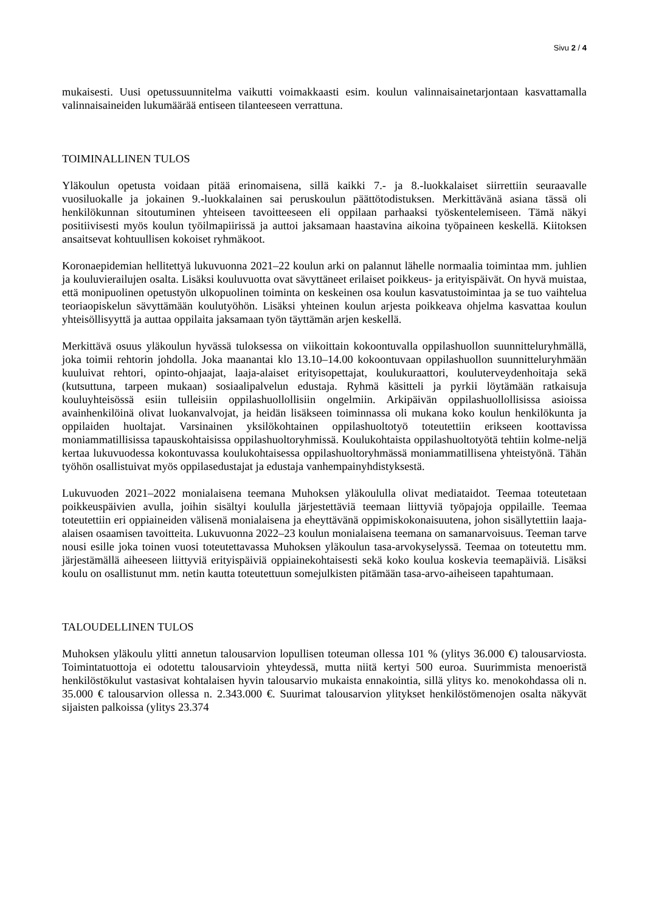Sivu 2 / 4
mukaisesti. Uusi opetussuunnitelma vaikutti voimakkaasti esim. koulun valinnaisainetarjontaan kasvattamalla valinnaisaineiden lukumäärää entiseen tilanteeseen verrattuna.
TOIMINALLINEN TULOS
Yläkoulun opetusta voidaan pitää erinomaisena, sillä kaikki 7.- ja 8.-luokkalaiset siirrettiin seuraavalle vuosiluokalle ja jokainen 9.-luokkalainen sai peruskoulun päättötodistuksen. Merkittävänä asiana tässä oli henkilökunnan sitoutuminen yhteiseen tavoitteeseen eli oppilaan parhaaksi työskentelemiseen. Tämä näkyi positiivisesti myös koulun työilmapiirissä ja auttoi jaksamaan haastavina aikoina työpaineen keskellä. Kiitoksen ansaitsevat kohtuullisen kokoiset ryhmäkoot.
Koronaepidemian hellitettyä lukuvuonna 2021–22 koulun arki on palannut lähelle normaalia toimintaa mm. juhlien ja kouluvierailujen osalta. Lisäksi kouluvuotta ovat sävyttäneet erilaiset poikkeus- ja erityispäivät. On hyvä muistaa, että monipuolinen opetustyön ulkopuolinen toiminta on keskeinen osa koulun kasvatustoimintaa ja se tuo vaihtelua teoriaopiskelun sävyttämään koulutyöhön. Lisäksi yhteinen koulun arjesta poikkeava ohjelma kasvattaa koulun yhteisöllisyyttä ja auttaa oppilaita jaksamaan työn täyttämän arjen keskellä.
Merkittävä osuus yläkoulun hyvässä tuloksessa on viikoittain kokoontuvalla oppilashuollon suunnitteluryhmällä, joka toimii rehtorin johdolla. Joka maanantai klo 13.10–14.00 kokoontuvaan oppilashuollon suunnitteluryhmään kuuluivat rehtori, opinto-ohjaajat, laaja-alaiset erityisopettajat, koulukuraattori, kouluterveydenhoitaja sekä (kutsuttuna, tarpeen mukaan) sosiaalipalvelun edustaja. Ryhmä käsitteli ja pyrkii löytämään ratkaisuja kouluyhteisössä esiin tulleisiin oppilashuollollisiin ongelmiin. Arkipäivän oppilashuollollisissa asioissa avainhenkilöinä olivat luokanvalvojat, ja heidän lisäkseen toiminnassa oli mukana koko koulun henkilökunta ja oppilaiden huoltajat. Varsinainen yksilökohtainen oppilashuoltotyö toteutettiin erikseen koottavissa moniammatillisissa tapauskohtaisissa oppilashuoltoryhmissä. Koulukohtaista oppilashuoltotyötä tehtiin kolme-neljä kertaa lukuvuodessa kokontuvassa koulukohtaisessa oppilashuoltoryhmässä moniammatillisena yhteistyönä. Tähän työhön osallistuivat myös oppilasedustajat ja edustaja vanhempainyhdistyksestä.
Lukuvuoden 2021–2022 monialaisena teemana Muhoksen yläkoululla olivat mediataidot. Teemaa toteutetaan poikkeuspäivien avulla, joihin sisältyi koululla järjestettäviä teemaan liittyviä työpajoja oppilaille. Teemaa toteutettiin eri oppiaineiden välisenä monialaisena ja eheyttävänä oppimiskokonaisuutena, johon sisällytettiin laaja-alaisen osaamisen tavoitteita. Lukuvuonna 2022–23 koulun monialaisena teemana on samanarvoisuus. Teeman tarve nousi esille joka toinen vuosi toteutettavassa Muhoksen yläkoulun tasa-arvokyselyssä. Teemaa on toteutettu mm. järjestämällä aiheeseen liittyviä erityispäiviä oppiainekohtaisesti sekä koko koulua koskevia teemapäiviä. Lisäksi koulu on osallistunut mm. netin kautta toteutettuun somejulkisten pitämään tasa-arvo-aiheiseen tapahtumaan.
TALOUDELLINEN TULOS
Muhoksen yläkoulu ylitti annetun talousarvion lopullisen toteuman ollessa 101 % (ylitys 36.000 €) talousarviosta. Toimintatuottoja ei odotettu talousarvioin yhteydessä, mutta niitä kertyi 500 euroa. Suurimmista menoeristä henkilöstökulut vastasivat kohtalaisen hyvin talousarvio mukaista ennakointia, sillä ylitys ko. menokohdassa oli n. 35.000 € talousarvion ollessa n. 2.343.000 €. Suurimat talousarvion ylitykset henkilöstömenojen osalta näkyvät sijaisten palkoissa (ylitys 23.374